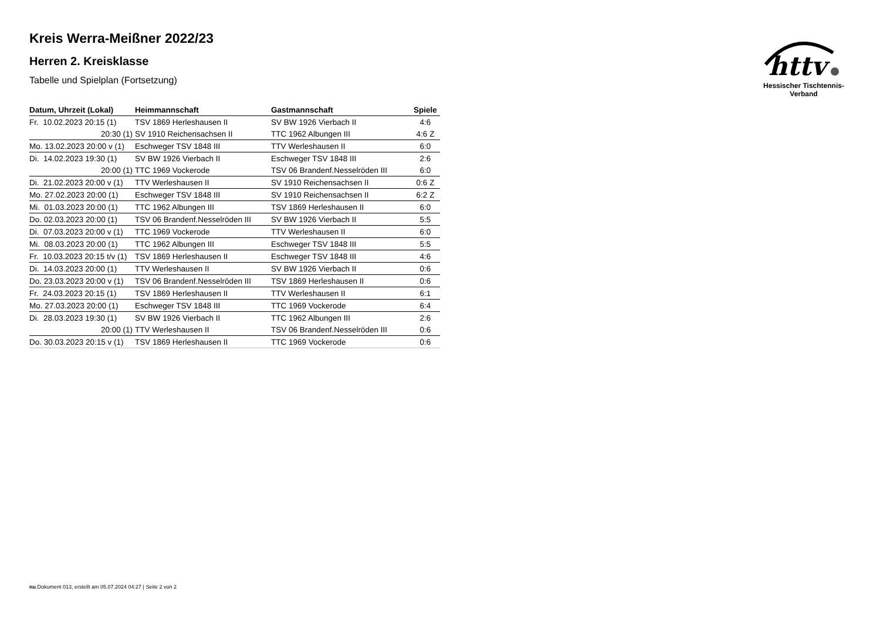httv
Hessischer Tischtennis-Verband
Kreis Werra-Meißner 2022/23
Herren 2. Kreisklasse
Tabelle und Spielplan (Fortsetzung)
| Datum, Uhrzeit (Lokal) | Heimmannschaft | Gastmannschaft | Spiele |
| --- | --- | --- | --- |
| Fr. 10.02.2023 20:15 (1) | TSV 1869 Herleshausen II | SV BW 1926 Vierbach II | 4:6 |
| 20:30 (1) | SV 1910 Reichensachsen II | TTC 1962 Albungen III | 4:6 Z |
| Mo. 13.02.2023 20:00 v (1) | Eschweger TSV 1848 III | TTV Werleshausen II | 6:0 |
| Di. 14.02.2023 19:30 (1) | SV BW 1926 Vierbach II | Eschweger TSV 1848 III | 2:6 |
| 20:00 (1) | TTC 1969 Vockerode | TSV 06 Brandenf.Nesselröden III | 6:0 |
| Di. 21.02.2023 20:00 v (1) | TTV Werleshausen II | SV 1910 Reichensachsen II | 0:6 Z |
| Mo. 27.02.2023 20:00 (1) | Eschweger TSV 1848 III | SV 1910 Reichensachsen II | 6:2 Z |
| Mi. 01.03.2023 20:00 (1) | TTC 1962 Albungen III | TSV 1869 Herleshausen II | 6:0 |
| Do. 02.03.2023 20:00 (1) | TSV 06 Brandenf.Nesselröden III | SV BW 1926 Vierbach II | 5:5 |
| Di. 07.03.2023 20:00 v (1) | TTC 1969 Vockerode | TTV Werleshausen II | 6:0 |
| Mi. 08.03.2023 20:00 (1) | TTC 1962 Albungen III | Eschweger TSV 1848 III | 5:5 |
| Fr. 10.03.2023 20:15 t/v (1) | TSV 1869 Herleshausen II | Eschweger TSV 1848 III | 4:6 |
| Di. 14.03.2023 20:00 (1) | TTV Werleshausen II | SV BW 1926 Vierbach II | 0:6 |
| Do. 23.03.2023 20:00 v (1) | TSV 06 Brandenf.Nesselröden III | TSV 1869 Herleshausen II | 0:6 |
| Fr. 24.03.2023 20:15 (1) | TSV 1869 Herleshausen II | TTV Werleshausen II | 6:1 |
| Mo. 27.03.2023 20:00 (1) | Eschweger TSV 1848 III | TTC 1969 Vockerode | 6:4 |
| Di. 28.03.2023 19:30 (1) | SV BW 1926 Vierbach II | TTC 1962 Albungen III | 2:6 |
| 20:00 (1) | TTV Werleshausen II | TSV 06 Brandenf.Nesselröden III | 0:6 |
| Do. 30.03.2023 20:15 v (1) | TSV 1869 Herleshausen II | TTC 1969 Vockerode | 0:6 |
nu.Dokument 013, erstellt am 05.07.2024 04:27 | Seite 2 von 2